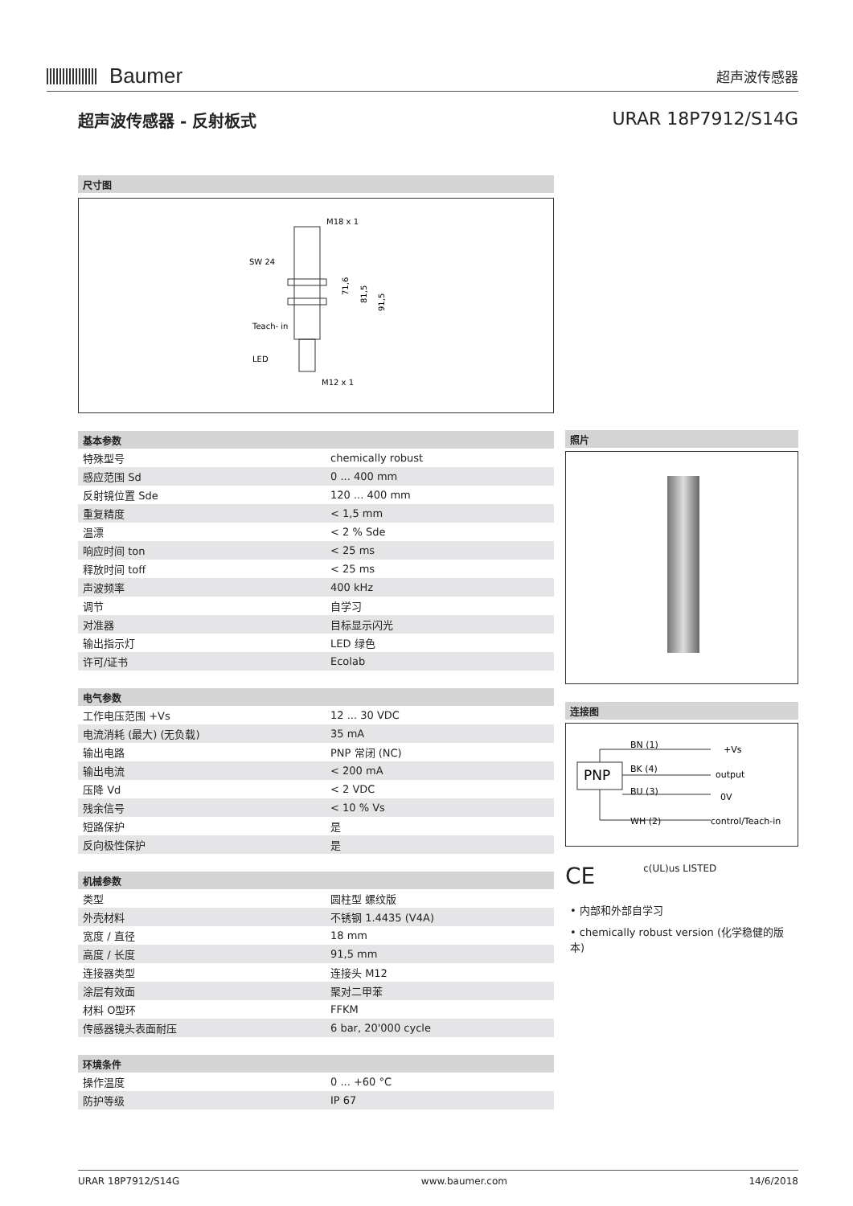Baumer
超声波传感器
超声波传感器 - 反射板式 URAR 18P7912/S14G
尺寸图
M18 x 1
SW 24
Teach- in
LED
M12 x 1
71,6
81,5
91,5
基本参数
| 特殊型号 | chemically robust |
| 感应范围 Sd | 0 ... 400 mm |
| 反射镜位置 Sde | 120 ... 400 mm |
| 重复精度 | < 1,5 mm |
| 温漂 | < 2 % Sde |
| 响应时间 ton | < 25 ms |
| 释放时间 toff | < 25 ms |
| 声波频率 | 400 kHz |
| 调节 | 自学习 |
| 对准器 | 目标显示闪光 |
| 输出指示灯 | LED 绿色 |
| 许可/证书 | Ecolab |
电气参数
| 工作电压范围 +Vs | 12 ... 30 VDC |
| 电流消耗 (最大) (无负载) | 35 mA |
| 输出电路 | PNP 常闭 (NC) |
| 输出电流 | < 200 mA |
| 压降 Vd | < 2 VDC |
| 残余信号 | < 10 % Vs |
| 短路保护 | 是 |
| 反向极性保护 | 是 |
机械参数
| 类型 | 圆柱型 螺纹版 |
| 外壳材料 | 不锈钢 1.4435 (V4A) |
| 宽度 / 直径 | 18 mm |
| 高度 / 长度 | 91,5 mm |
| 连接器类型 | 连接头 M12 |
| 涂层有效面 | 聚对二甲苯 |
| 材料 O型环 | FFKM |
| 传感器镜头表面耐压 | 6 bar, 20'000 cycle |
环境条件
| 操作温度 | 0 ... +60 °C |
| 防护等级 | IP 67 |
照片
连接图
PNP
BN (1)
+Vs
BK (4)
output
BU (3)
0V
WH (2)
control/Teach-in
CE c(UL)us LISTED
• 内部和外部自学习
• chemically robust version (化学稳健的版本)
URAR 18P7912/S14G www.baumer.com 14/6/2018